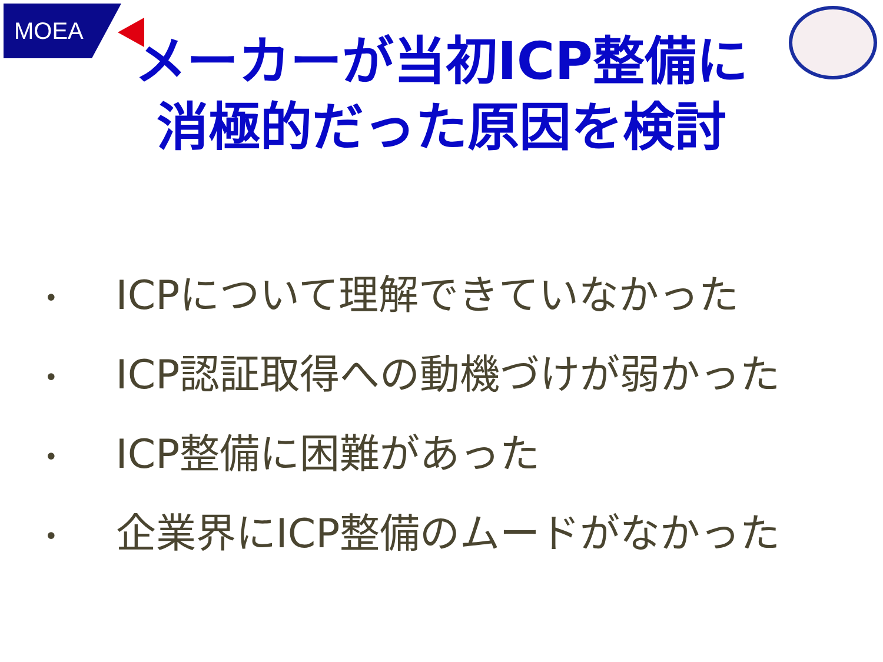MOEA
メーカーが当初ICP整備に
消極的だった原因を検討
• ICPについて理解できていなかった
• ICP認証取得への動機づけが弱かった
• ICP整備に困難があった
• 企業界にICP整備のムードがなかった